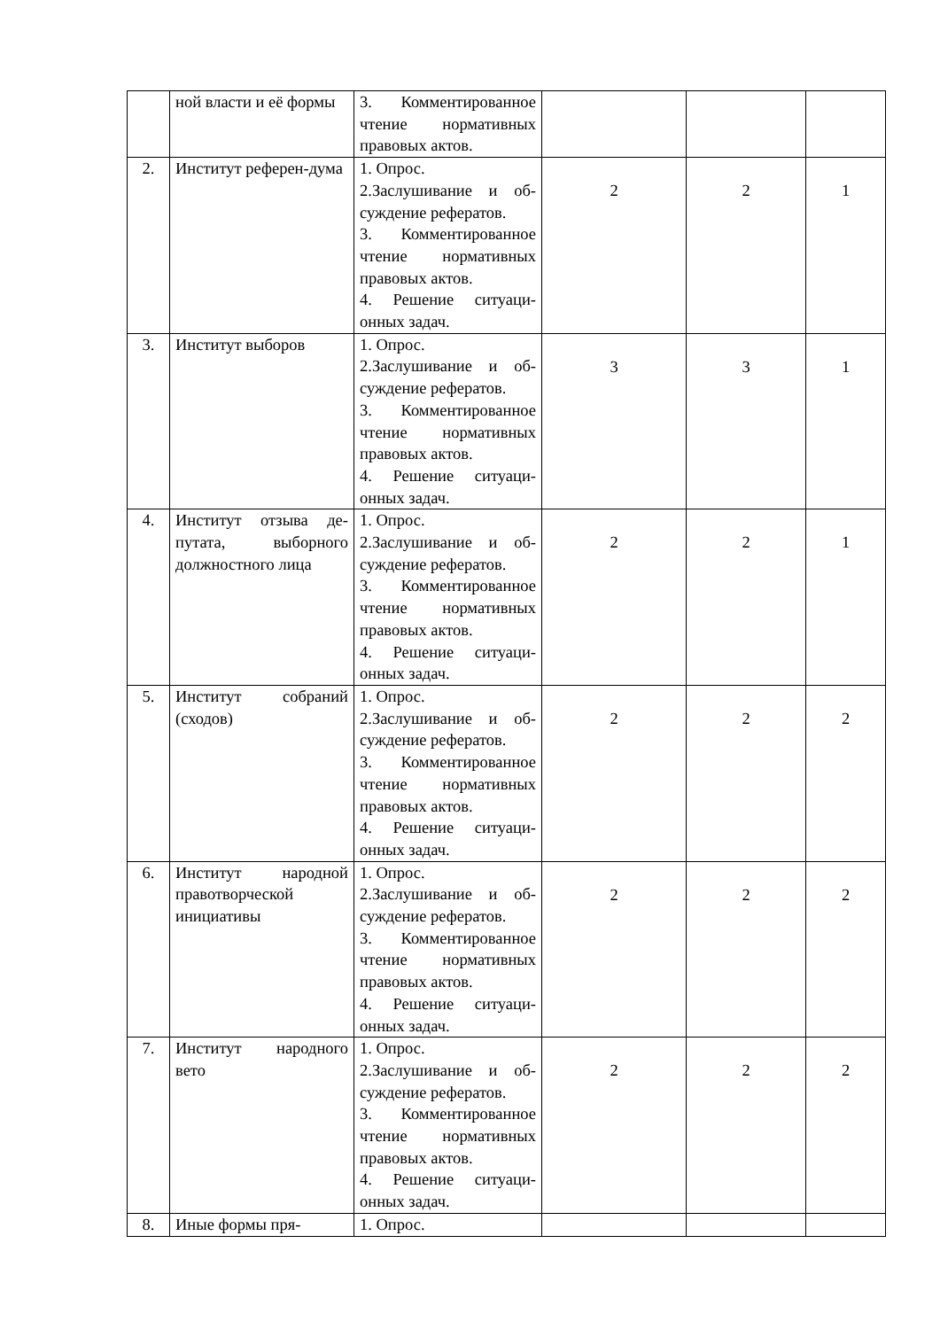| | ной власти и её формы | 3. Комментированное чтение нормативных правовых актов. | | | |
| 2. | Институт референ-дума | 1. Опрос. 2.Заслушивание и об-суждение рефератов. 3. Комментированное чтение нормативных правовых актов. 4. Решение ситуаци-онных задач. | 2 | 2 | 1 |
| 3. | Институт выборов | 1. Опрос. 2.Заслушивание и об-суждение рефератов. 3. Комментированное чтение нормативных правовых актов. 4. Решение ситуаци-онных задач. | 3 | 3 | 1 |
| 4. | Институт отзыва де-путата, выборного должностного лица | 1. Опрос. 2.Заслушивание и об-суждение рефератов. 3. Комментированное чтение нормативных правовых актов. 4. Решение ситуаци-онных задач. | 2 | 2 | 1 |
| 5. | Институт собраний (сходов) | 1. Опрос. 2.Заслушивание и об-суждение рефератов. 3. Комментированное чтение нормативных правовых актов. 4. Решение ситуаци-онных задач. | 2 | 2 | 2 |
| 6. | Институт народной правотворческой инициативы | 1. Опрос. 2.Заслушивание и об-суждение рефератов. 3. Комментированное чтение нормативных правовых актов. 4. Решение ситуаци-онных задач. | 2 | 2 | 2 |
| 7. | Институт народного вето | 1. Опрос. 2.Заслушивание и об-суждение рефератов. 3. Комментированное чтение нормативных правовых актов. 4. Решение ситуаци-онных задач. | 2 | 2 | 2 |
| 8. | Иные формы пря- | 1. Опрос. | | | |